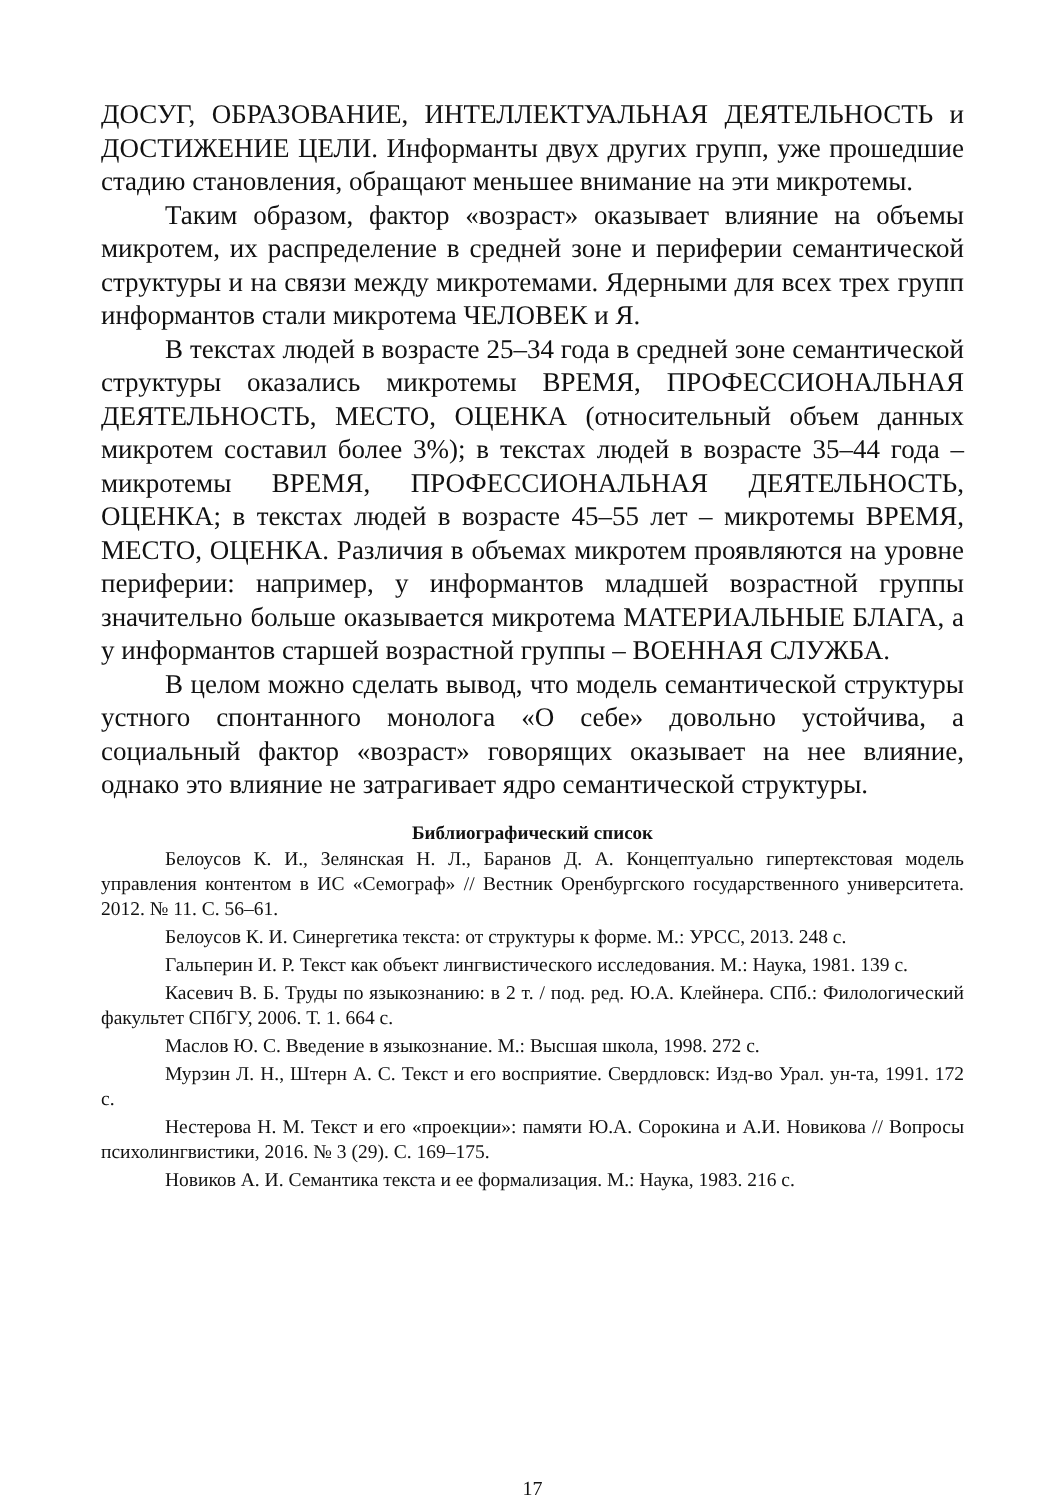ДОСУГ, ОБРАЗОВАНИЕ, ИНТЕЛЛЕКТУАЛЬНАЯ ДЕЯТЕЛЬНОСТЬ и ДОСТИЖЕНИЕ ЦЕЛИ. Информанты двух других групп, уже прошедшие стадию становления, обращают меньшее внимание на эти микротемы.
Таким образом, фактор «возраст» оказывает влияние на объемы микротем, их распределение в средней зоне и периферии семантической структуры и на связи между микротемами. Ядерными для всех трех групп информантов стали микротема ЧЕЛОВЕК и Я.
В текстах людей в возрасте 25–34 года в средней зоне семантической структуры оказались микротемы ВРЕМЯ, ПРОФЕССИОНАЛЬНАЯ ДЕЯТЕЛЬНОСТЬ, МЕСТО, ОЦЕНКА (относительный объем данных микротем составил более 3%); в текстах людей в возрасте 35–44 года – микротемы ВРЕМЯ, ПРОФЕССИОНАЛЬНАЯ ДЕЯТЕЛЬНОСТЬ, ОЦЕНКА; в текстах людей в возрасте 45–55 лет – микротемы ВРЕМЯ, МЕСТО, ОЦЕНКА. Различия в объемах микротем проявляются на уровне периферии: например, у информантов младшей возрастной группы значительно больше оказывается микротема МАТЕРИАЛЬНЫЕ БЛАГА, а у информантов старшей возрастной группы – ВОЕННАЯ СЛУЖБА.
В целом можно сделать вывод, что модель семантической структуры устного спонтанного монолога «О себе» довольно устойчива, а социальный фактор «возраст» говорящих оказывает на нее влияние, однако это влияние не затрагивает ядро семантической структуры.
Библиографический список
Белоусов К. И., Зелянская Н. Л., Баранов Д. А. Концептуально гипертекстовая модель управления контентом в ИС «Семограф» // Вестник Оренбургского государственного университета. 2012. № 11. С. 56–61.
Белоусов К. И. Синергетика текста: от структуры к форме. М.: УРСС, 2013. 248 с.
Гальперин И. Р. Текст как объект лингвистического исследования. М.: Наука, 1981. 139 с.
Касевич В. Б. Труды по языкознанию: в 2 т. / под. ред. Ю.А. Клейнера. СПб.: Филологический факультет СПбГУ, 2006. Т. 1. 664 с.
Маслов Ю. С. Введение в языкознание. М.: Высшая школа, 1998. 272 с.
Мурзин Л. Н., Штерн А. С. Текст и его восприятие. Свердловск: Изд-во Урал. ун-та, 1991. 172 с.
Нестерова Н. М. Текст и его «проекции»: памяти Ю.А. Сорокина и А.И. Новикова // Вопросы психолингвистики, 2016. № 3 (29). С. 169–175.
Новиков А. И. Семантика текста и ее формализация. М.: Наука, 1983. 216 с.
17